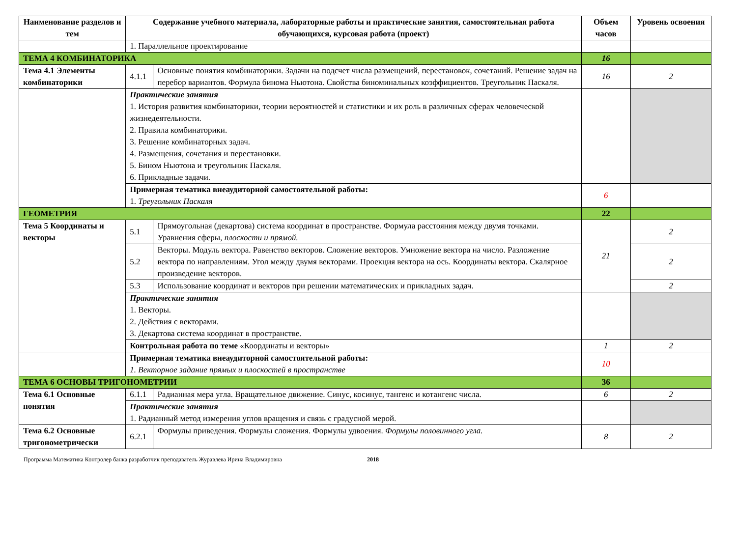| Наименование разделов и тем | Содержание учебного материала, лабораторные работы и практические занятия, самостоятельная работа обучающихся, курсовая работа (проект) | | Объем часов | Уровень освоения |
| --- | --- | --- | --- | --- |
| | 1. Параллельное проектирование | | | |
| ТЕМА 4 КОМБИНАТОРИКА | | | 16 | |
| Тема 4.1 Элементы комбинаторики | 4.1.1 | Основные понятия комбинаторики. Задачи на подсчет числа размещений, перестановок, сочетаний. Решение задач на перебор вариантов. Формула бинома Ньютона. Свойства биноминальных коэффициентов. Треугольник Паскаля. | 16 | 2 |
| | Практические занятия 1. История развития комбинаторики, теории вероятностей и статистики и их роль в различных сферах человеческой жизнедеятельности. 2. Правила комбинаторики. 3. Решение комбинаторных задач. 4. Размещения, сочетания и перестановки. 5. Бином Ньютона и треугольник Паскаля. 6. Прикладные задачи. | | | |
| | Примерная тематика внеаудиторной самостоятельной работы: 1. Треугольник Паскаля | | 6 | |
| ГЕОМЕТРИЯ | | | 22 | |
| Тема 5 Координаты и векторы | 5.1 | Прямоугольная (декартова) система координат в пространстве. Формула расстояния между двумя точками. Уравнения сферы, плоскости и прямой. | 21 | 2 |
| | 5.2 | Векторы. Модуль вектора. Равенство векторов. Сложение векторов. Умножение вектора на число. Разложение вектора по направлениям. Угол между двумя векторами. Проекция вектора на ось. Координаты вектора. Скалярное произведение векторов. | | 2 |
| | 5.3 | Использование координат и векторов при решении математических и прикладных задач. | | 2 |
| | Практические занятия 1. Векторы. 2. Действия с векторами. 3. Декартова система координат в пространстве. | | | |
| | Контрольная работа по теме «Координаты и векторы» | | 1 | 2 |
| | Примерная тематика внеаудиторной самостоятельной работы: 1. Векторное задание прямых и плоскостей в пространстве | | 10 | |
| ТЕМА 6 ОСНОВЫ ТРИГОНОМЕТРИИ | | | 36 | |
| Тема 6.1 Основные понятия | 6.1.1 | Радианная мера угла. Вращательное движение. Синус, косинус, тангенс и котангенс числа. | 6 | 2 |
| | Практические занятия 1. Радианный метод измерения углов вращения и связь с градусной мерой. | | | |
| Тема 6.2 Основные тригонометрически | 6.2.1 | Формулы приведения. Формулы сложения. Формулы удвоения. Формулы половинного угла. | 8 | 2 |
Программа Математика Контролер банка разработчик преподаватель Журавлева Ирина Владимировна 2018